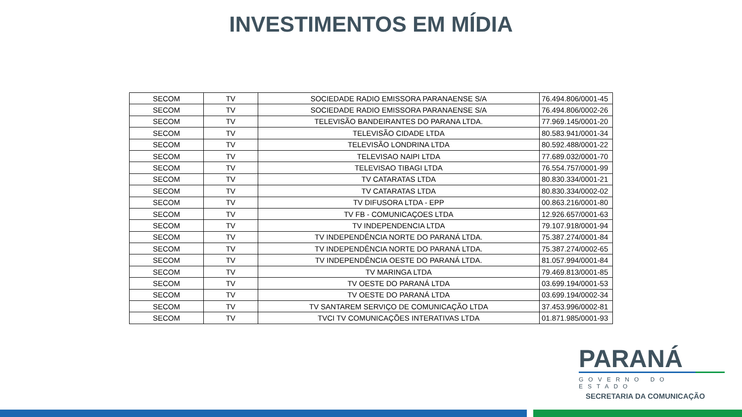INVESTIMENTOS EM MÍDIA
| SECOM | TV | SOCIEDADE RADIO EMISSORA PARANAENSE S/A | 76.494.806/0001-45 |
| SECOM | TV | SOCIEDADE RADIO EMISSORA PARANAENSE S/A | 76.494.806/0002-26 |
| SECOM | TV | TELEVISÃO BANDEIRANTES DO PARANA LTDA. | 77.969.145/0001-20 |
| SECOM | TV | TELEVISÃO CIDADE LTDA | 80.583.941/0001-34 |
| SECOM | TV | TELEVISÃO LONDRINA LTDA | 80.592.488/0001-22 |
| SECOM | TV | TELEVISAO NAIPI LTDA | 77.689.032/0001-70 |
| SECOM | TV | TELEVISAO TIBAGI LTDA | 76.554.757/0001-99 |
| SECOM | TV | TV CATARATAS LTDA | 80.830.334/0001-21 |
| SECOM | TV | TV CATARATAS LTDA | 80.830.334/0002-02 |
| SECOM | TV | TV DIFUSORA LTDA - EPP | 00.863.216/0001-80 |
| SECOM | TV | TV FB - COMUNICAÇOES LTDA | 12.926.657/0001-63 |
| SECOM | TV | TV INDEPENDENCIA LTDA | 79.107.918/0001-94 |
| SECOM | TV | TV INDEPENDÊNCIA NORTE DO PARANÁ LTDA. | 75.387.274/0001-84 |
| SECOM | TV | TV INDEPENDÊNCIA NORTE DO PARANÁ LTDA. | 75.387.274/0002-65 |
| SECOM | TV | TV INDEPENDÊNCIA OESTE DO PARANÁ LTDA. | 81.057.994/0001-84 |
| SECOM | TV | TV MARINGA LTDA | 79.469.813/0001-85 |
| SECOM | TV | TV OESTE DO PARANÁ LTDA | 03.699.194/0001-53 |
| SECOM | TV | TV OESTE DO PARANÁ LTDA | 03.699.194/0002-34 |
| SECOM | TV | TV SANTAREM SERVIÇO DE COMUNICAÇÃO LTDA | 37.453.996/0002-81 |
| SECOM | TV | TVCI TV COMUNICAÇÕES INTERATIVAS LTDA | 01.871.985/0001-93 |
PARANÁ
GOVERNO DO ESTADO
SECRETARIA DA COMUNICAÇÃO